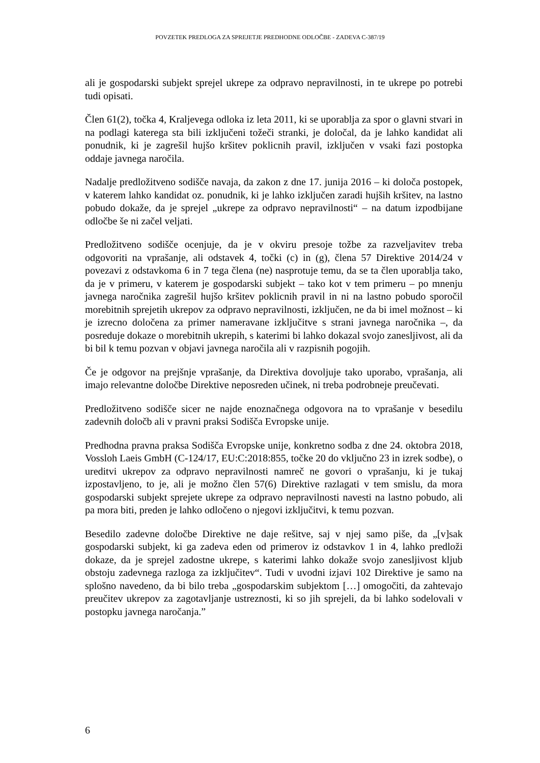POVZETEK PREDLOGA ZA SPREJETJE PREDHODNE ODLOČBE - ZADEVA C-387/19
ali je gospodarski subjekt sprejel ukrepe za odpravo nepravilnosti, in te ukrepe po potrebi tudi opisati.
Člen 61(2), točka 4, Kraljevega odloka iz leta 2011, ki se uporablja za spor o glavni stvari in na podlagi katerega sta bili izključeni tožeči stranki, je določal, da je lahko kandidat ali ponudnik, ki je zagrešil hujšo kršitev poklicnih pravil, izključen v vsaki fazi postopka oddaje javnega naročila.
Nadalje predložitveno sodišče navaja, da zakon z dne 17. junija 2016 – ki določa postopek, v katerem lahko kandidat oz. ponudnik, ki je lahko izključen zaradi hujših kršitev, na lastno pobudo dokaže, da je sprejel „ukrepe za odpravo nepravilnosti“ – na datum izpodbijane odločbe še ni začel veljati.
Predložitveno sodišče ocenjuje, da je v okviru presoje tožbe za razveljavitev treba odgovoriti na vprašanje, ali odstavek 4, točki (c) in (g), člena 57 Direktive 2014/24 v povezavi z odstavkoma 6 in 7 tega člena (ne) nasprotuje temu, da se ta člen uporablja tako, da je v primeru, v katerem je gospodarski subjekt – tako kot v tem primeru – po mnenju javnega naročnika zagrešil hujšo kršitev poklicnih pravil in ni na lastno pobudo sporočil morebitnih sprejetih ukrepov za odpravo nepravilnosti, izključen, ne da bi imel možnost – ki je izrecno določena za primer nameravane izključitve s strani javnega naročnika –, da posreduje dokaze o morebitnih ukrepih, s katerimi bi lahko dokazal svojo zanesljivost, ali da bi bil k temu pozvan v objavi javnega naročila ali v razpisnih pogojih.
Če je odgovor na prejšnje vprašanje, da Direktiva dovoljuje tako uporabo, vprašanja, ali imajo relevantne določbe Direktive neposreden učinek, ni treba podrobneje preučevati.
Predložitveno sodišče sicer ne najde enoznačnega odgovora na to vprašanje v besedilu zadevnih določb ali v pravni praksi Sodišča Evropske unije.
Predhodna pravna praksa Sodišča Evropske unije, konkretno sodba z dne 24. oktobra 2018, Vossloh Laeis GmbH (C-124/17, EU:C:2018:855, točke 20 do vključno 23 in izrek sodbe), o ureditvi ukrepov za odpravo nepravilnosti namreč ne govori o vprašanju, ki je tukaj izpostavljeno, to je, ali je možno člen 57(6) Direktive razlagati v tem smislu, da mora gospodarski subjekt sprejete ukrepe za odpravo nepravilnosti navesti na lastno pobudo, ali pa mora biti, preden je lahko odločeno o njegovi izključitvi, k temu pozvan.
Besedilo zadevne določbe Direktive ne daje rešitve, saj v njej samo piše, da „[v]sak gospodarski subjekt, ki ga zadeva eden od primerov iz odstavkov 1 in 4, lahko predloži dokaze, da je sprejel zadostne ukrepe, s katerimi lahko dokaže svojo zanesljivost kljub obstoju zadevnega razloga za izključitev“. Tudi v uvodni izjavi 102 Direktive je samo na splošno navedeno, da bi bilo treba „gospodarskim subjektom […] omogočiti, da zahtevajo preučitev ukrepov za zagotavljanje ustreznosti, ki so jih sprejeli, da bi lahko sodelovali v postopku javnega naročanja.”
6